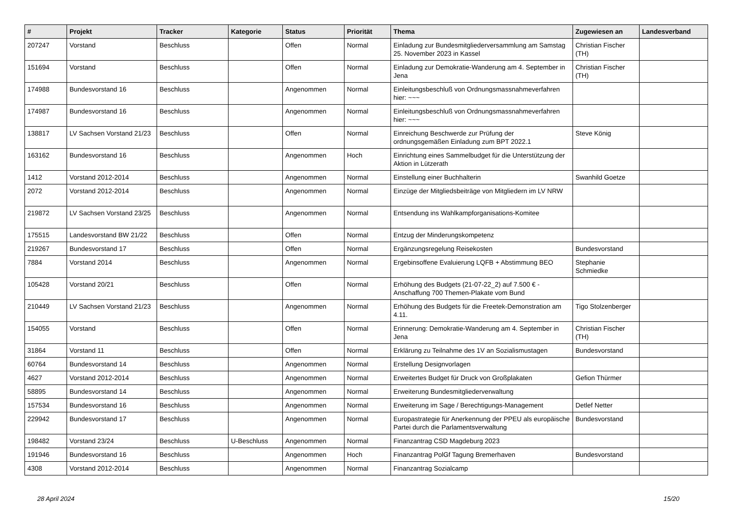| # | Projekt | Tracker | Kategorie | Status | Priorität | Thema | Zugewiesen an | Landesverband |
| --- | --- | --- | --- | --- | --- | --- | --- | --- |
| 207247 | Vorstand | Beschluss | | Offen | Normal | Einladung zur Bundesmitgliederversammlung am Samstag 25. November 2023 in Kassel | Christian Fischer (TH) | |
| 151694 | Vorstand | Beschluss | | Offen | Normal | Einladung zur Demokratie-Wanderung am 4. September in Jena | Christian Fischer (TH) | |
| 174988 | Bundesvorstand 16 | Beschluss | | Angenommen | Normal | Einleitungsbeschluß von Ordnungsmassnahmeverfahren hier: ~~~ | | |
| 174987 | Bundesvorstand 16 | Beschluss | | Angenommen | Normal | Einleitungsbeschluß von Ordnungsmassnahmeverfahren hier: ~~~ | | |
| 138817 | LV Sachsen Vorstand 21/23 | Beschluss | | Offen | Normal | Einreichung Beschwerde zur Prüfung der ordnungsgemäßen Einladung zum BPT 2022.1 | Steve König | |
| 163162 | Bundesvorstand 16 | Beschluss | | Angenommen | Hoch | Einrichtung eines Sammelbudget für die Unterstützung der Aktion in Lützerath | | |
| 1412 | Vorstand 2012-2014 | Beschluss | | Angenommen | Normal | Einstellung einer Buchhalterin | Swanhild Goetze | |
| 2072 | Vorstand 2012-2014 | Beschluss | | Angenommen | Normal | Einzüge der Mitgliedsbeiträge von Mitgliedern im LV NRW | | |
| 219872 | LV Sachsen Vorstand 23/25 | Beschluss | | Angenommen | Normal | Entsendung ins Wahlkampforganisations-Komitee | | |
| 175515 | Landesvorstand BW 21/22 | Beschluss | | Offen | Normal | Entzug der Minderungskompetenz | | |
| 219267 | Bundesvorstand 17 | Beschluss | | Offen | Normal | Ergänzungsregelung Reisekosten | Bundesvorstand | |
| 7884 | Vorstand 2014 | Beschluss | | Angenommen | Normal | Ergebinsoffene Evaluierung LQFB + Abstimmung BEO | Stephanie Schmiedke | |
| 105428 | Vorstand 20/21 | Beschluss | | Offen | Normal | Erhöhung des Budgets (21-07-22_2) auf 7.500 € - Anschaffung 700 Themen-Plakate vom Bund | | |
| 210449 | LV Sachsen Vorstand 21/23 | Beschluss | | Angenommen | Normal | Erhöhung des Budgets für die Freetek-Demonstration am 4.11. | Tigo Stolzenberger | |
| 154055 | Vorstand | Beschluss | | Offen | Normal | Erinnerung: Demokratie-Wanderung am 4. September in Jena | Christian Fischer (TH) | |
| 31864 | Vorstand 11 | Beschluss | | Offen | Normal | Erklärung zu Teilnahme des 1V an Sozialismustagen | Bundesvorstand | |
| 60764 | Bundesvorstand 14 | Beschluss | | Angenommen | Normal | Erstellung Designvorlagen | | |
| 4627 | Vorstand 2012-2014 | Beschluss | | Angenommen | Normal | Erweitertes Budget für Druck von Großplakaten | Gefion Thürmer | |
| 58895 | Bundesvorstand 14 | Beschluss | | Angenommen | Normal | Erweiterung Bundesmitgliederverwaltung | | |
| 157534 | Bundesvorstand 16 | Beschluss | | Angenommen | Normal | Erweiterung im Sage / Berechtigungs-Management | Detlef Netter | |
| 229942 | Bundesvorstand 17 | Beschluss | | Angenommen | Normal | Europastrategie für Anerkennung der PPEU als europäische Partei durch die Parlamentsverwaltung | Bundesvorstand | |
| 198482 | Vorstand 23/24 | Beschluss | U-Beschluss | Angenommen | Normal | Finanzantrag CSD Magdeburg 2023 | | |
| 191946 | Bundesvorstand 16 | Beschluss | | Angenommen | Hoch | Finanzantrag PolGf Tagung Bremerhaven | Bundesvorstand | |
| 4308 | Vorstand 2012-2014 | Beschluss | | Angenommen | Normal | Finanzantrag Sozialcamp | | |
28 April 2024 15/20